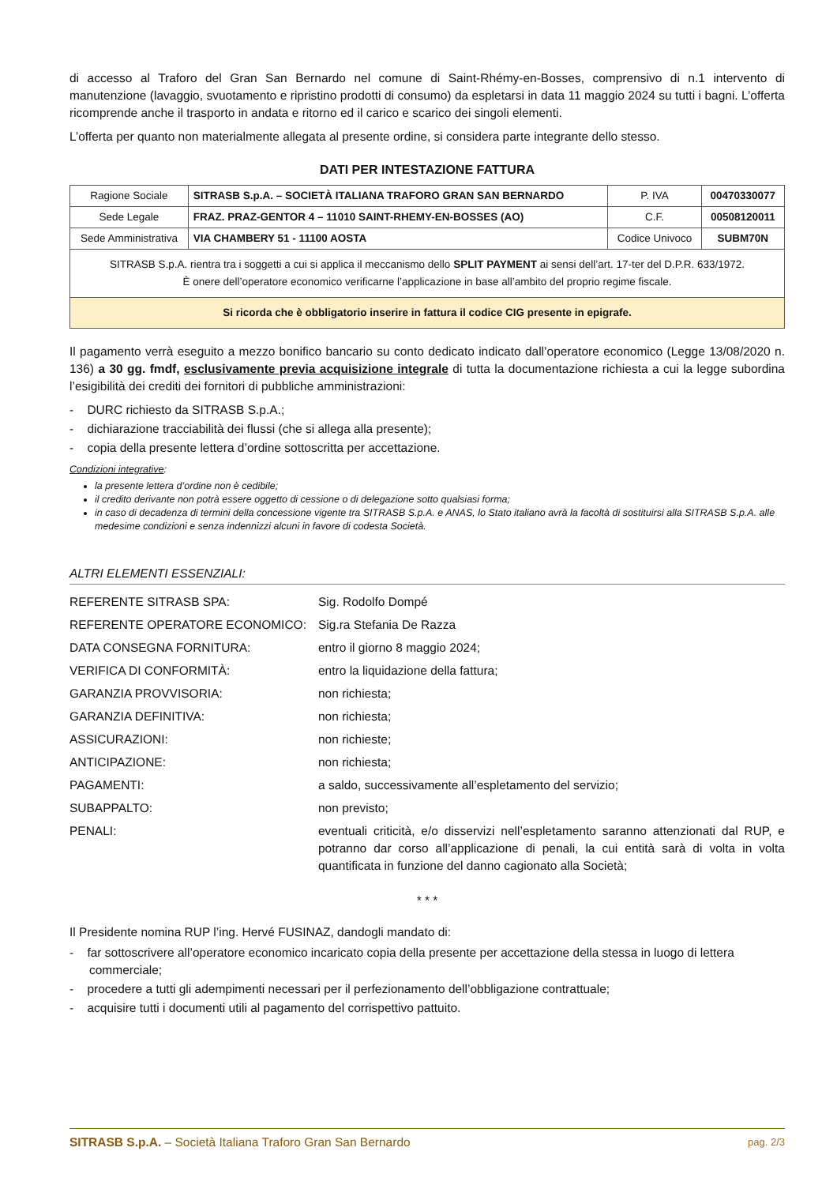di accesso al Traforo del Gran San Bernardo nel comune di Saint-Rhémy-en-Bosses, comprensivo di n.1 intervento di manutenzione (lavaggio, svuotamento e ripristino prodotti di consumo) da espletarsi in data 11 maggio 2024 su tutti i bagni. L’offerta ricomprende anche il trasporto in andata e ritorno ed il carico e scarico dei singoli elementi.
L’offerta per quanto non materialmente allegata al presente ordine, si considera parte integrante dello stesso.
DATI PER INTESTAZIONE FATTURA
| Ragione Sociale | SITRASB S.p.A. – SOCIETÀ ITALIANA TRAFORO GRAN SAN BERNARDO | P. IVA | 00470330077 |
| Sede Legale | FRAZ. PRAZ-GENTOR 4 – 11010 SAINT-RHEMY-EN-BOSSES (AO) | C.F. | 00508120011 |
| Sede Amministrativa | VIA CHAMBERY 51 - 11100 AOSTA | Codice Univoco | SUBM70N |
| SITRASB S.p.A. rientra tra i soggetti a cui si applica il meccanismo dello SPLIT PAYMENT ai sensi dell’art. 17-ter del D.P.R. 633/1972. È onere dell’operatore economico verificarne l’applicazione in base all’ambito del proprio regime fiscale. | | | |
| Si ricorda che è obbligatorio inserire in fattura il codice CIG presente in epigrafe. | | | |
Il pagamento verrà eseguito a mezzo bonifico bancario su conto dedicato indicato dall’operatore economico (Legge 13/08/2020 n. 136) a 30 gg. fmdf, esclusivamente previa acquisizione integrale di tutta la documentazione richiesta a cui la legge subordina l’esigibilità dei crediti dei fornitori di pubbliche amministrazioni:
- DURC richiesto da SITRASB S.p.A.;
- dichiarazione tracciabilità dei flussi (che si allega alla presente);
- copia della presente lettera d’ordine sottoscritta per accettazione.
Condizioni integrative:
la presente lettera d’ordine non è cedibile;
il credito derivante non potrà essere oggetto di cessione o di delegazione sotto qualsiasi forma;
in caso di decadenza di termini della concessione vigente tra SITRASB S.p.A. e ANAS, lo Stato italiano avrà la facoltà di sostituirsi alla SITRASB S.p.A. alle medesime condizioni e senza indennizzi alcuni in favore di codesta Società.
ALTRI ELEMENTI ESSENZIALI:
| REFERENTE SITRASB SPA: | Sig. Rodolfo Dompé |
| REFERENTE OPERATORE ECONOMICO: | Sig.ra Stefania De Razza |
| DATA CONSEGNA FORNITURA: | entro il giorno 8 maggio 2024; |
| VERIFICA DI CONFORMITÀ: | entro la liquidazione della fattura; |
| GARANZIA PROVVISORIA: | non richiesta; |
| GARANZIA DEFINITIVA: | non richiesta; |
| ASSICURAZIONI: | non richieste; |
| ANTICIPAZIONE: | non richiesta; |
| PAGAMENTI: | a saldo, successivamente all’espletamento del servizio; |
| SUBAPPALTO: | non previsto; |
| PENALI: | eventuali criticità, e/o disservizi nell’espletamento saranno attenzionati dal RUP, e potranno dar corso all’applicazione di penali, la cui entità sarà di volta in volta quantificata in funzione del danno cagionato alla Società; |
* * *
Il Presidente nomina RUP l’ing. Hervé FUSINAZ, dandogli mandato di:
- far sottoscrivere all’operatore economico incaricato copia della presente per accettazione della stessa in luogo di lettera commerciale;
- procedere a tutti gli adempimenti necessari per il perfezionamento dell’obbligazione contrattuale;
- acquisire tutti i documenti utili al pagamento del corrispettivo pattuito.
SITRASB S.p.A. – Società Italiana Traforo Gran San Bernardo pag. 2/3